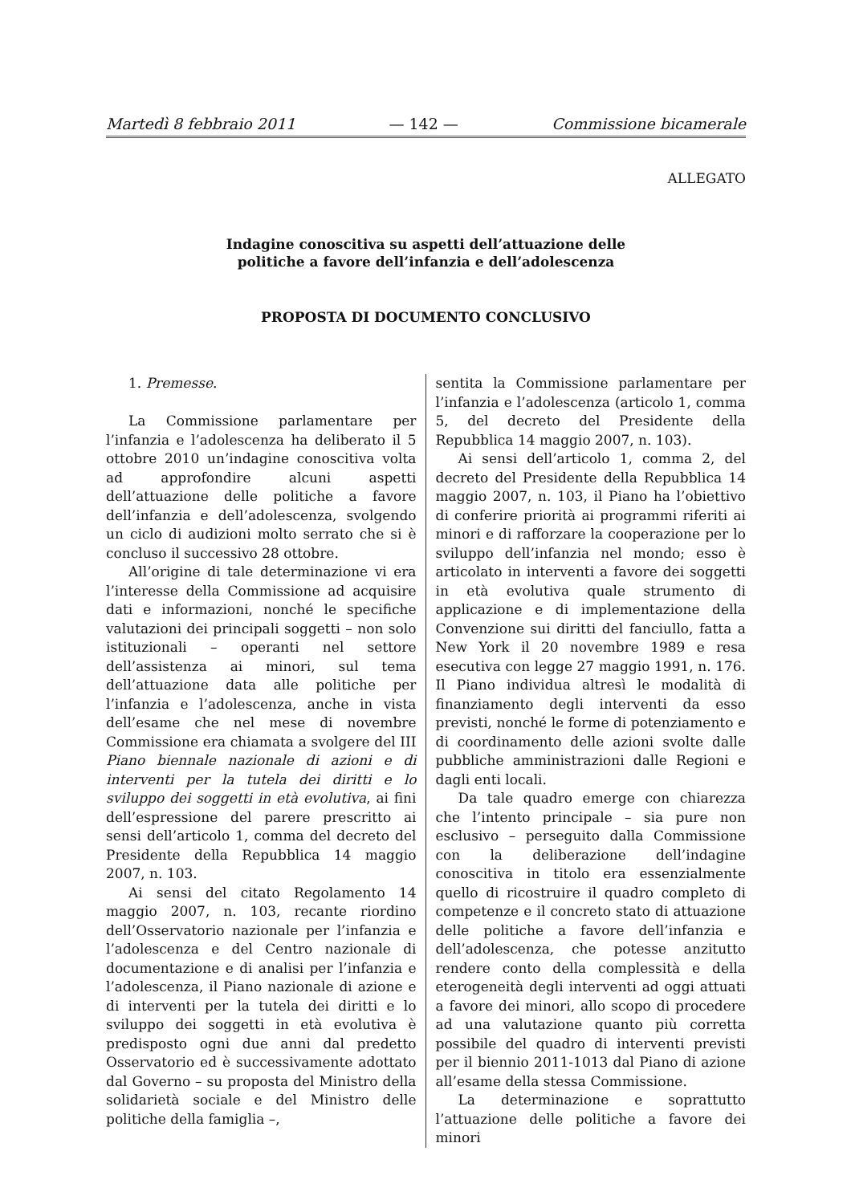Martedì 8 febbraio 2011 — 142 — Commissione bicamerale
ALLEGATO
Indagine conoscitiva su aspetti dell’attuazione delle
politiche a favore dell’infanzia e dell’adolescenza
PROPOSTA DI DOCUMENTO CONCLUSIVO
1. Premesse.
La Commissione parlamentare per l’infanzia e l’adolescenza ha deliberato il 5 ottobre 2010 un’indagine conoscitiva volta ad approfondire alcuni aspetti dell’attuazione delle politiche a favore dell’infanzia e dell’adolescenza, svolgendo un ciclo di audizioni molto serrato che si è concluso il successivo 28 ottobre.
All’origine di tale determinazione vi era l’interesse della Commissione ad acquisire dati e informazioni, nonché le specifiche valutazioni dei principali soggetti – non solo istituzionali – operanti nel settore dell’assistenza ai minori, sul tema dell’attuazione data alle politiche per l’infanzia e l’adolescenza, anche in vista dell’esame che nel mese di novembre Commissione era chiamata a svolgere del III Piano biennale nazionale di azioni e di interventi per la tutela dei diritti e lo sviluppo dei soggetti in età evolutiva, ai fini dell’espressione del parere prescritto ai sensi dell’articolo 1, comma del decreto del Presidente della Repubblica 14 maggio 2007, n. 103.
Ai sensi del citato Regolamento 14 maggio 2007, n. 103, recante riordino dell’Osservatorio nazionale per l’infanzia e l’adolescenza e del Centro nazionale di documentazione e di analisi per l’infanzia e l’adolescenza, il Piano nazionale di azione e di interventi per la tutela dei diritti e lo sviluppo dei soggetti in età evolutiva è predisposto ogni due anni dal predetto Osservatorio ed è successivamente adottato dal Governo – su proposta del Ministro della solidarietà sociale e del Ministro delle politiche della famiglia –,
sentita la Commissione parlamentare per l’infanzia e l’adolescenza (articolo 1, comma 5, del decreto del Presidente della Repubblica 14 maggio 2007, n. 103).
Ai sensi dell’articolo 1, comma 2, del decreto del Presidente della Repubblica 14 maggio 2007, n. 103, il Piano ha l’obiettivo di conferire priorità ai programmi riferiti ai minori e di rafforzare la cooperazione per lo sviluppo dell’infanzia nel mondo; esso è articolato in interventi a favore dei soggetti in età evolutiva quale strumento di applicazione e di implementazione della Convenzione sui diritti del fanciullo, fatta a New York il 20 novembre 1989 e resa esecutiva con legge 27 maggio 1991, n. 176. Il Piano individua altresì le modalità di finanziamento degli interventi da esso previsti, nonché le forme di potenziamento e di coordinamento delle azioni svolte dalle pubbliche amministrazioni dalle Regioni e dagli enti locali.
Da tale quadro emerge con chiarezza che l’intento principale – sia pure non esclusivo – perseguito dalla Commissione con la deliberazione dell’indagine conoscitiva in titolo era essenzialmente quello di ricostruire il quadro completo di competenze e il concreto stato di attuazione delle politiche a favore dell’infanzia e dell’adolescenza, che potesse anzitutto rendere conto della complessità e della eterogeneità degli interventi ad oggi attuati a favore dei minori, allo scopo di procedere ad una valutazione quanto più corretta possibile del quadro di interventi previsti per il biennio 2011-1013 dal Piano di azione all’esame della stessa Commissione.
La determinazione e soprattutto l’attuazione delle politiche a favore dei minori